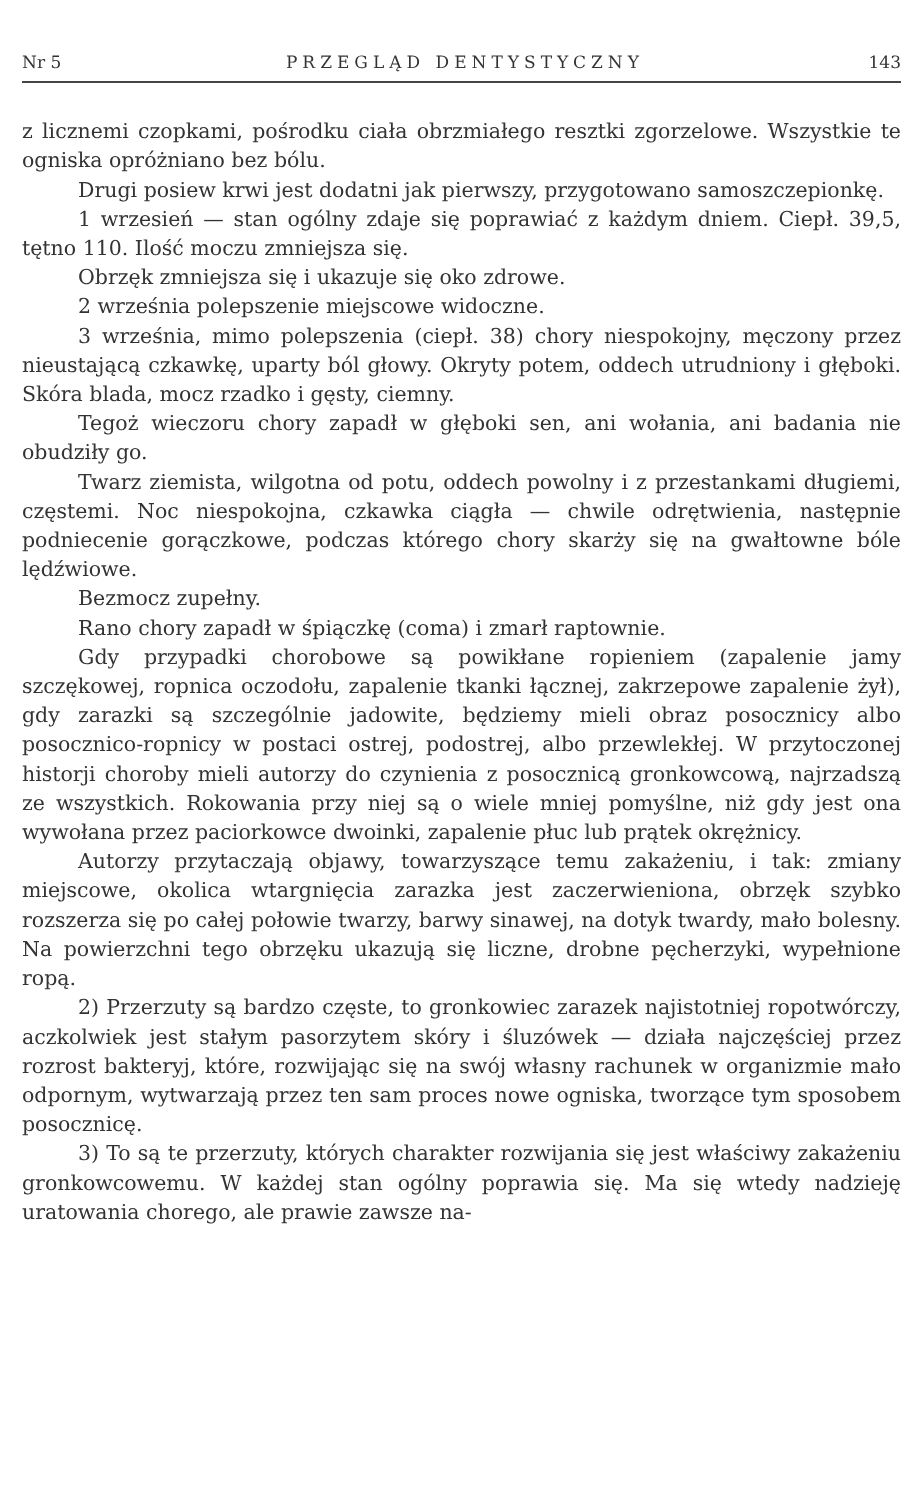Nr 5 PRZEGLĄD DENTYSTYCZNY 143
z licznemi czopkami, pośrodku ciała obrzmiałego resztki zgorzelowe. Wszystkie te ogniska opróżniano bez bólu.
Drugi posiew krwi jest dodatni jak pierwszy, przygotowano samoszczepionkę.
1 wrzesień — stan ogólny zdaje się poprawiać z każdym dniem. Ciepł. 39,5, tętno 110. Ilość moczu zmniejsza się.
Obrzęk zmniejsza się i ukazuje się oko zdrowe.
2 września polepszenie miejscowe widoczne.
3 września, mimo polepszenia (ciepł. 38) chory niespokojny, męczony przez nieustającą czkawkę, uparty ból głowy. Okryty potem, oddech utrudniony i głęboki. Skóra blada, mocz rzadko i gęsty, ciemny.
Tegoż wieczoru chory zapadł w głęboki sen, ani wołania, ani badania nie obudziły go.
Twarz ziemista, wilgotna od potu, oddech powolny i z przestankami długiemi, częstemi. Noc niespokojna, czkawka ciągła — chwile odrętwienia, następnie podniecenie gorączkowe, podczas którego chory skarży się na gwałtowne bóle lędźwiowe.
Bezmocz zupełny.
Rano chory zapadł w śpiączkę (coma) i zmarł raptownie.
Gdy przypadki chorobowe są powikłane ropieniem (zapalenie jamy szczękowej, ropnica oczodołu, zapalenie tkanki łącznej, zakrzepowe zapalenie żył), gdy zarazki są szczególnie jadowite, będziemy mieli obraz posocznicy albo posocznico-ropnicy w postaci ostrej, podostrej, albo przewlekłej. W przytoczonej historji choroby mieli autorzy do czynienia z posocznicą gronkowcową, najrzadszą ze wszystkich. Rokowania przy niej są o wiele mniej pomyślne, niż gdy jest ona wywołana przez paciorkowce dwoinki, zapalenie płuc lub prątek okrężnicy.
Autorzy przytaczają objawy, towarzyszące temu zakażeniu, i tak: zmiany miejscowe, okolica wtargnięcia zarazka jest zaczerwieniona, obrzęk szybko rozszerza się po całej połowie twarzy, barwy sinawej, na dotyk twardy, mało bolesny. Na powierzchni tego obrzęku ukazują się liczne, drobne pęcherzyki, wypełnione ropą.
2) Przerzuty są bardzo częste, to gronkowiec zarazek najistotniej ropotwórczy, aczkolwiek jest stałym pasorzytem skóry i śluzówek — działa najczęściej przez rozrost bakteryj, które, rozwijając się na swój własny rachunek w organizmie mało odpornym, wytwarzają przez ten sam proces nowe ogniska, tworzące tym sposobem posocznicę.
3) To są te przerzuty, których charakter rozwijania się jest właściwy zakażeniu gronkowcowemu. W każdej stan ogólny poprawia się. Ma się wtedy nadzieję uratowania chorego, ale prawie zawsze na-